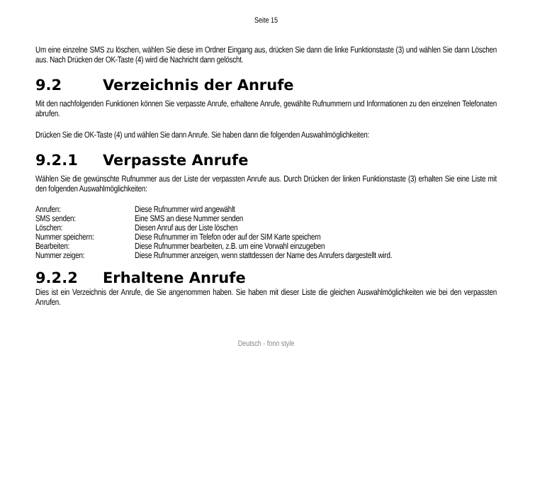Seite 15
Um eine einzelne SMS zu löschen, wählen Sie diese im Ordner Eingang aus, drücken Sie dann die linke Funktionstaste (3) und wählen Sie dann Löschen aus. Nach Drücken der OK-Taste (4) wird die Nachricht dann gelöscht.
9.2 Verzeichnis der Anrufe
Mit den nachfolgenden Funktionen können Sie verpasste Anrufe, erhaltene Anrufe, gewählte Rufnummern und Informationen zu den einzelnen Telefonaten abrufen.
Drücken Sie die OK-Taste (4) und wählen Sie dann Anrufe. Sie haben dann die folgenden Auswahlmöglichkeiten:
9.2.1 Verpasste Anrufe
Wählen Sie die gewünschte Rufnummer aus der Liste der verpassten Anrufe aus. Durch Drücken der linken Funktionstaste (3) erhalten Sie eine Liste mit den folgenden Auswahlmöglichkeiten:
| Anrufen: | Diese Rufnummer wird angewählt |
| SMS senden: | Eine SMS an diese Nummer senden |
| Löschen: | Diesen Anruf aus der Liste löschen |
| Nummer speichern: | Diese Rufnummer im Telefon oder auf der SIM Karte speichern |
| Bearbeiten: | Diese Rufnummer bearbeiten, z.B. um eine Vorwahl einzugeben |
| Nummer zeigen: | Diese Rufnummer anzeigen, wenn stattdessen der Name des Anrufers dargestellt wird. |
9.2.2 Erhaltene Anrufe
Dies ist ein Verzeichnis der Anrufe, die Sie angenommen haben. Sie haben mit dieser Liste die gleichen Auswahlmöglichkeiten wie bei den verpassten Anrufen.
Deutsch - fono style